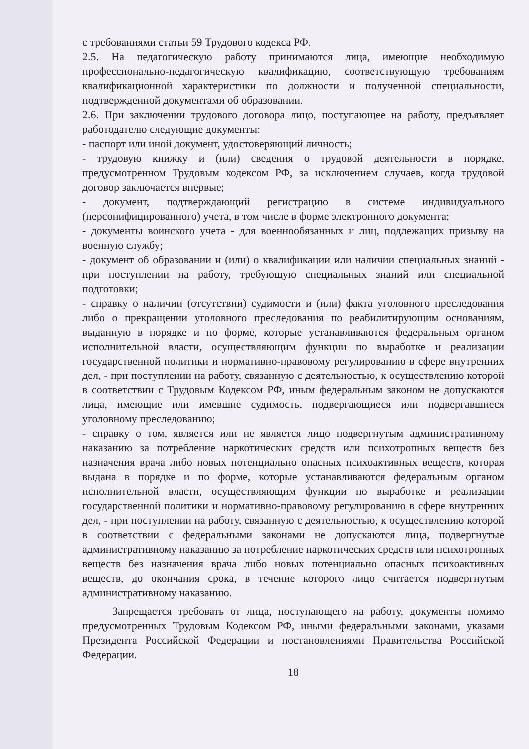с требованиями статьи 59 Трудового кодекса РФ.
2.5. На педагогическую работу принимаются лица, имеющие необходимую профессионально-педагогическую квалификацию, соответствующую требованиям квалификационной характеристики по должности и полученной специальности, подтвержденной документами об образовании.
2.6. При заключении трудового договора лицо, поступающее на работу, предъявляет работодателю следующие документы:
- паспорт или иной документ, удостоверяющий личность;
- трудовую книжку и (или) сведения о трудовой деятельности в порядке, предусмотренном Трудовым кодексом РФ, за исключением случаев, когда трудовой договор заключается впервые;
- документ, подтверждающий регистрацию в системе индивидуального (персонифицированного) учета, в том числе в форме электронного документа;
- документы воинского учета - для военнообязанных и лиц, подлежащих призыву на военную службу;
- документ об образовании и (или) о квалификации или наличии специальных знаний - при поступлении на работу, требующую специальных знаний или специальной подготовки;
- справку о наличии (отсутствии) судимости и (или) факта уголовного преследования либо о прекращении уголовного преследования по реабилитирующим основаниям, выданную в порядке и по форме, которые устанавливаются федеральным органом исполнительной власти, осуществляющим функции по выработке и реализации государственной политики и нормативно-правовому регулированию в сфере внутренних дел, - при поступлении на работу, связанную с деятельностью, к осуществлению которой в соответствии с Трудовым Кодексом РФ, иным федеральным законом не допускаются лица, имеющие или имевшие судимость, подвергающиеся или подвергавшиеся уголовному преследованию;
- справку о том, является или не является лицо подвергнутым административному наказанию за потребление наркотических средств или психотропных веществ без назначения врача либо новых потенциально опасных психоактивных веществ, которая выдана в порядке и по форме, которые устанавливаются федеральным органом исполнительной власти, осуществляющим функции по выработке и реализации государственной политики и нормативно-правовому регулированию в сфере внутренних дел, - при поступлении на работу, связанную с деятельностью, к осуществлению которой в соответствии с федеральными законами не допускаются лица, подвергнутые административному наказанию за потребление наркотических средств или психотропных веществ без назначения врача либо новых потенциально опасных психоактивных веществ, до окончания срока, в течение которого лицо считается подвергнутым административному наказанию.
Запрещается требовать от лица, поступающего на работу, документы помимо предусмотренных Трудовым Кодексом РФ, иными федеральными законами, указами Президента Российской Федерации и постановлениями Правительства Российской Федерации.
18